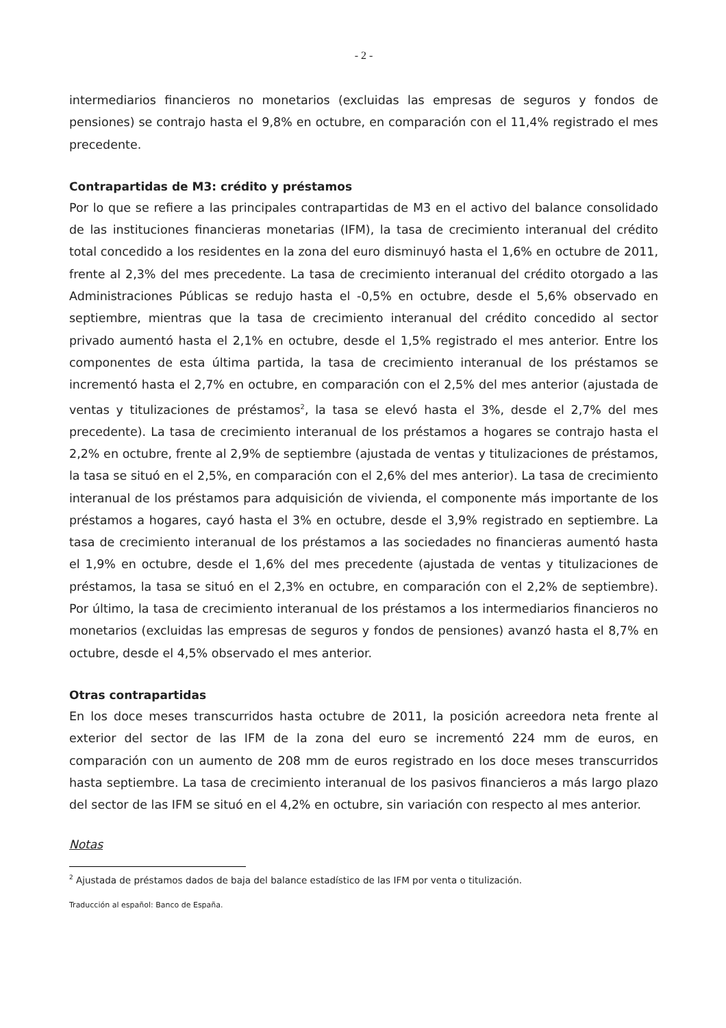- 2 -
intermediarios financieros no monetarios (excluidas las empresas de seguros y fondos de pensiones) se contrajo hasta el 9,8% en octubre, en comparación con el 11,4% registrado el mes precedente.
Contrapartidas de M3: crédito y préstamos
Por lo que se refiere a las principales contrapartidas de M3 en el activo del balance consolidado de las instituciones financieras monetarias (IFM), la tasa de crecimiento interanual del crédito total concedido a los residentes en la zona del euro disminuyó hasta el 1,6% en octubre de 2011, frente al 2,3% del mes precedente. La tasa de crecimiento interanual del crédito otorgado a las Administraciones Públicas se redujo hasta el -0,5% en octubre, desde el 5,6% observado en septiembre, mientras que la tasa de crecimiento interanual del crédito concedido al sector privado aumentó hasta el 2,1% en octubre, desde el 1,5% registrado el mes anterior. Entre los componentes de esta última partida, la tasa de crecimiento interanual de los préstamos se incrementó hasta el 2,7% en octubre, en comparación con el 2,5% del mes anterior (ajustada de ventas y titulizaciones de préstamos<sup>2</sup>, la tasa se elevó hasta el 3%, desde el 2,7% del mes precedente). La tasa de crecimiento interanual de los préstamos a hogares se contrajo hasta el 2,2% en octubre, frente al 2,9% de septiembre (ajustada de ventas y titulizaciones de préstamos, la tasa se situó en el 2,5%, en comparación con el 2,6% del mes anterior). La tasa de crecimiento interanual de los préstamos para adquisición de vivienda, el componente más importante de los préstamos a hogares, cayó hasta el 3% en octubre, desde el 3,9% registrado en septiembre. La tasa de crecimiento interanual de los préstamos a las sociedades no financieras aumentó hasta el 1,9% en octubre, desde el 1,6% del mes precedente (ajustada de ventas y titulizaciones de préstamos, la tasa se situó en el 2,3% en octubre, en comparación con el 2,2% de septiembre). Por último, la tasa de crecimiento interanual de los préstamos a los intermediarios financieros no monetarios (excluidas las empresas de seguros y fondos de pensiones) avanzó hasta el 8,7% en octubre, desde el 4,5% observado el mes anterior.
Otras contrapartidas
En los doce meses transcurridos hasta octubre de 2011, la posición acreedora neta frente al exterior del sector de las IFM de la zona del euro se incrementó 224 mm de euros, en comparación con un aumento de 208 mm de euros registrado en los doce meses transcurridos hasta septiembre. La tasa de crecimiento interanual de los pasivos financieros a más largo plazo del sector de las IFM se situó en el 4,2% en octubre, sin variación con respecto al mes anterior.
Notas
<sup>2</sup> Ajustada de préstamos dados de baja del balance estadístico de las IFM por venta o titulización.
Traducción al español: Banco de España.